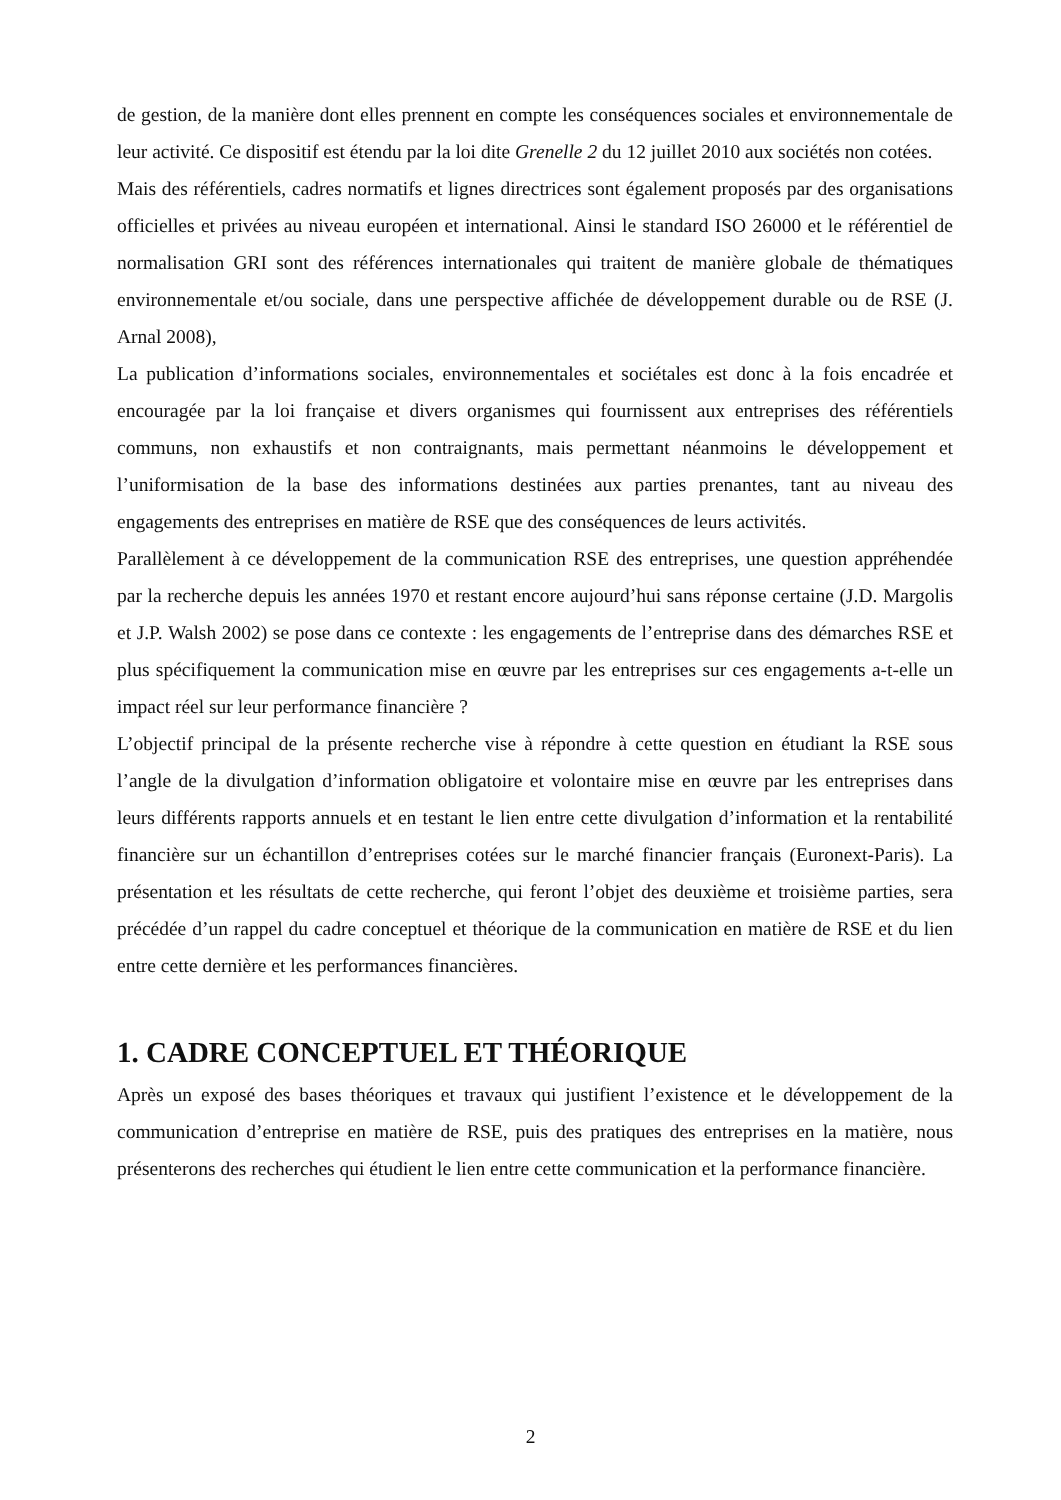de gestion, de la manière dont elles prennent en compte les conséquences sociales et environnementale de leur activité. Ce dispositif est étendu par la loi dite Grenelle 2 du 12 juillet 2010 aux sociétés non cotées.
Mais des référentiels, cadres normatifs et lignes directrices sont également proposés par des organisations officielles et privées au niveau européen et international. Ainsi le standard ISO 26000 et le référentiel de normalisation GRI sont des références internationales qui traitent de manière globale de thématiques environnementale et/ou sociale, dans une perspective affichée de développement durable ou de RSE (J. Arnal 2008),
La publication d’informations sociales, environnementales et sociétales est donc à la fois encadrée et encouragée par la loi française et divers organismes qui fournissent aux entreprises des référentiels communs, non exhaustifs et non contraignants, mais permettant néanmoins le développement et l’uniformisation de la base des informations destinées aux parties prenantes, tant au niveau des engagements des entreprises en matière de RSE que des conséquences de leurs activités.
Parallèlement à ce développement de la communication RSE des entreprises, une question appréhendée par la recherche depuis les années 1970 et restant encore aujourd’hui sans réponse certaine (J.D. Margolis et J.P. Walsh 2002) se pose dans ce contexte : les engagements de l’entreprise dans des démarches RSE et plus spécifiquement la communication mise en œuvre par les entreprises sur ces engagements a-t-elle un impact réel sur leur performance financière ?
L’objectif principal de la présente recherche vise à répondre à cette question en étudiant la RSE sous l’angle de la divulgation d’information obligatoire et volontaire mise en œuvre par les entreprises dans leurs différents rapports annuels et en testant le lien entre cette divulgation d’information et la rentabilité financière sur un échantillon d’entreprises cotées sur le marché financier français (Euronext-Paris). La présentation et les résultats de cette recherche, qui feront l’objet des deuxième et troisième parties, sera précédée d’un rappel du cadre conceptuel et théorique de la communication en matière de RSE et du lien entre cette dernière et les performances financières.
1. CADRE CONCEPTUEL ET THÉORIQUE
Après un exposé des bases théoriques et travaux qui justifient l’existence et le développement de la communication d’entreprise en matière de RSE, puis des pratiques des entreprises en la matière, nous présenterons des recherches qui étudient le lien entre cette communication et la performance financière.
2